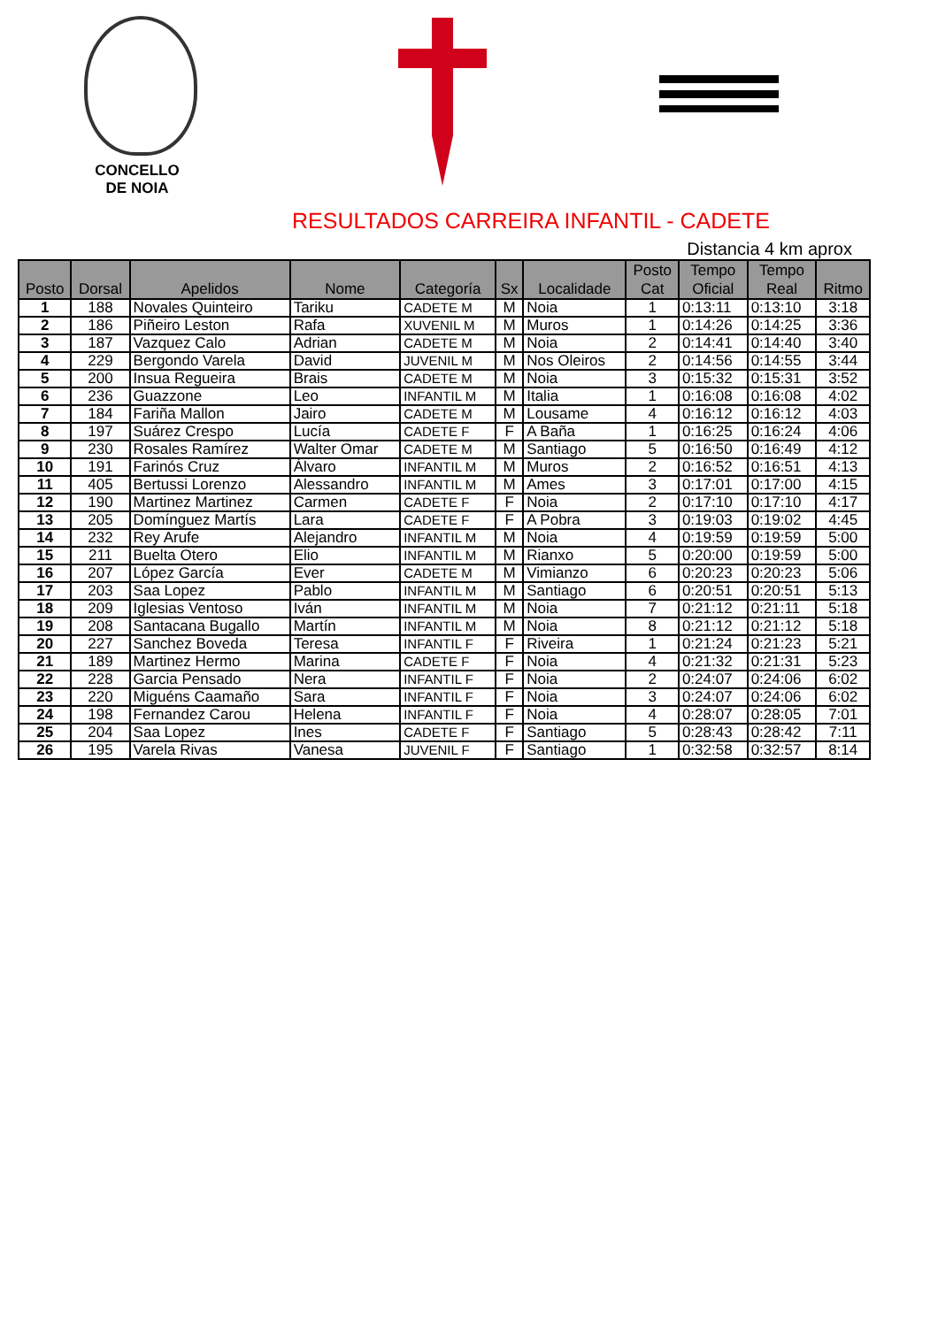CONCELLO
DE NOIA
RESULTADOS CARREIRA INFANTIL - CADETE
Distancia 4 km aprox
| Posto | Dorsal | Apelidos | Nome | Categoría | Sx | Localidade | Posto Cat | Tempo Oficial | Tempo Real | Ritmo |
| --- | --- | --- | --- | --- | --- | --- | --- | --- | --- | --- |
| 1 | 188 | Novales Quinteiro | Tariku | CADETE M | M | Noia | 1 | 0:13:11 | 0:13:10 | 3:18 |
| 2 | 186 | Piñeiro Leston | Rafa | XUVENIL M | M | Muros | 1 | 0:14:26 | 0:14:25 | 3:36 |
| 3 | 187 | Vazquez Calo | Adrian | CADETE M | M | Noia | 2 | 0:14:41 | 0:14:40 | 3:40 |
| 4 | 229 | Bergondo Varela | David | JUVENIL M | M | Nos Oleiros | 2 | 0:14:56 | 0:14:55 | 3:44 |
| 5 | 200 | Insua Regueira | Brais | CADETE M | M | Noia | 3 | 0:15:32 | 0:15:31 | 3:52 |
| 6 | 236 | Guazzone | Leo | INFANTIL M | M | Italia | 1 | 0:16:08 | 0:16:08 | 4:02 |
| 7 | 184 | Fariña Mallon | Jairo | CADETE M | M | Lousame | 4 | 0:16:12 | 0:16:12 | 4:03 |
| 8 | 197 | Suárez Crespo | Lucía | CADETE F | F | A Baña | 1 | 0:16:25 | 0:16:24 | 4:06 |
| 9 | 230 | Rosales Ramírez | Walter Omar | CADETE M | M | Santiago | 5 | 0:16:50 | 0:16:49 | 4:12 |
| 10 | 191 | Farinós Cruz | Álvaro | INFANTIL M | M | Muros | 2 | 0:16:52 | 0:16:51 | 4:13 |
| 11 | 405 | Bertussi Lorenzo | Alessandro | INFANTIL M | M | Ames | 3 | 0:17:01 | 0:17:00 | 4:15 |
| 12 | 190 | Martinez Martinez | Carmen | CADETE F | F | Noia | 2 | 0:17:10 | 0:17:10 | 4:17 |
| 13 | 205 | Domínguez Martís | Lara | CADETE F | F | A Pobra | 3 | 0:19:03 | 0:19:02 | 4:45 |
| 14 | 232 | Rey Arufe | Alejandro | INFANTIL M | M | Noia | 4 | 0:19:59 | 0:19:59 | 5:00 |
| 15 | 211 | Buelta Otero | Elio | INFANTIL M | M | Rianxo | 5 | 0:20:00 | 0:19:59 | 5:00 |
| 16 | 207 | López García | Ever | CADETE M | M | Vimianzo | 6 | 0:20:23 | 0:20:23 | 5:06 |
| 17 | 203 | Saa Lopez | Pablo | INFANTIL M | M | Santiago | 6 | 0:20:51 | 0:20:51 | 5:13 |
| 18 | 209 | Iglesias Ventoso | Iván | INFANTIL M | M | Noia | 7 | 0:21:12 | 0:21:11 | 5:18 |
| 19 | 208 | Santacana Bugallo | Martín | INFANTIL M | M | Noia | 8 | 0:21:12 | 0:21:12 | 5:18 |
| 20 | 227 | Sanchez Boveda | Teresa | INFANTIL F | F | Riveira | 1 | 0:21:24 | 0:21:23 | 5:21 |
| 21 | 189 | Martinez Hermo | Marina | CADETE F | F | Noia | 4 | 0:21:32 | 0:21:31 | 5:23 |
| 22 | 228 | Garcia Pensado | Nera | INFANTIL F | F | Noia | 2 | 0:24:07 | 0:24:06 | 6:02 |
| 23 | 220 | Miguéns Caamaño | Sara | INFANTIL F | F | Noia | 3 | 0:24:07 | 0:24:06 | 6:02 |
| 24 | 198 | Fernandez Carou | Helena | INFANTIL F | F | Noia | 4 | 0:28:07 | 0:28:05 | 7:01 |
| 25 | 204 | Saa Lopez | Ines | CADETE F | F | Santiago | 5 | 0:28:43 | 0:28:42 | 7:11 |
| 26 | 195 | Varela Rivas | Vanesa | JUVENIL F | F | Santiago | 1 | 0:32:58 | 0:32:57 | 8:14 |